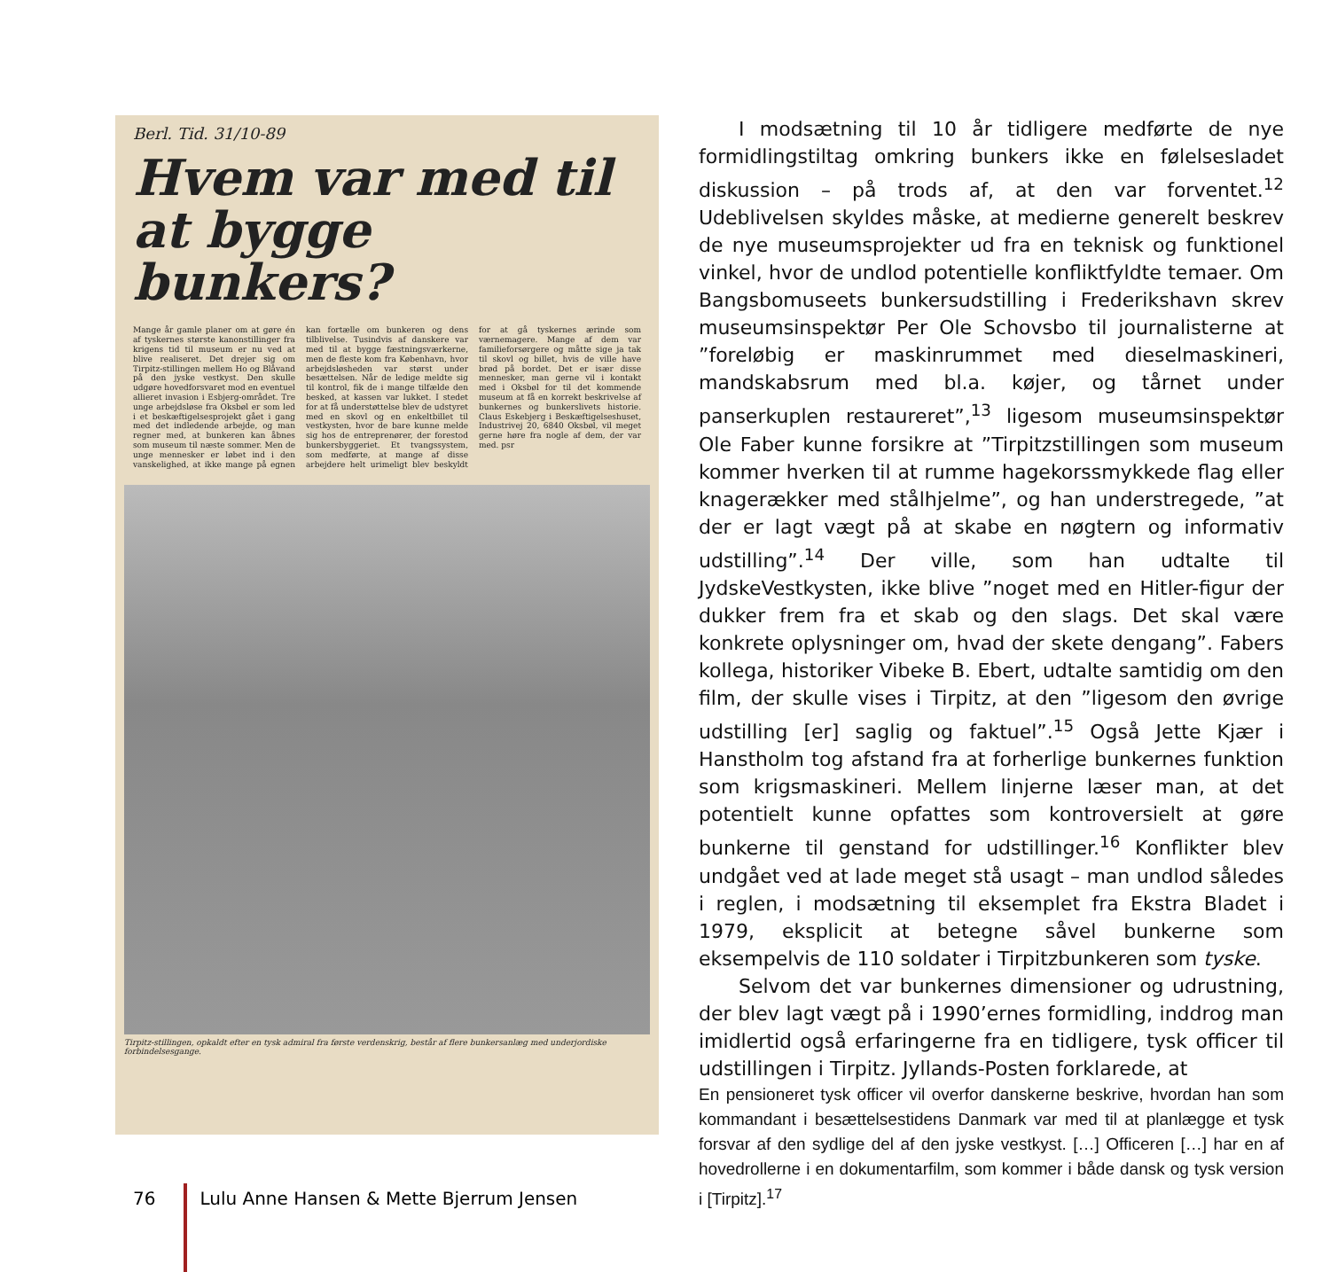Berl. Tid. 31/10-89
Hvem var med til at bygge bunkers?
Mange år gamle planer om at gøre én af tyskernes største kanonstillinger fra krigens tid til museum er nu ved at blive realiseret. Det drejer sig om Tirpitz-stillingen mellem Ho og Blåvand på den jyske vestkyst. Den skulle udgøre hovedforsvaret mod en eventuel allieret invasion i Esbjerg-området. Tre unge arbejdsløse fra Oksbøl er som led i et beskæftigelsesprojekt gået i gang med det indledende arbejde, og man regner med, at bunkeren kan åbnes som museum til næste sommer. Men de unge mennesker er løbet ind i den vanskelighed, at ikke mange på egnen kan fortælle om bunkeren og dens tilblivelse. Tusindvis af danskere var med til at bygge fæstningsværkerne, men de fleste kom fra København, hvor arbejdsløsheden var størst under besættelsen. Når de ledige meldte sig til kontrol, fik de i mange tilfælde den besked, at kassen var lukket. I stedet for at få understøttelse blev de udstyret med en skovl og en enkeltbillet til vestkysten, hvor de bare kunne melde sig hos de entreprenører, der forestod bunkersbyggeriet. Et tvangssystem, som medførte, at mange af disse arbejdere helt urimeligt blev beskyldt for at gå tyskernes ærinde som værnemagere. Mange af dem var familieforsørgere og måtte sige ja tak til skovl og billet, hvis de ville have brød på bordet. Det er især disse mennesker, man gerne vil i kontakt med i Oksbøl for til det kommende museum at få en korrekt beskrivelse af bunkernes og bunkerslivets historie. Claus Eskebjerg i Beskæftigelseshuset, Industrivej 20, 6840 Oksbøl, vil meget gerne høre fra nogle af dem, der var med. psr
Tirpitz-stillingen, opkaldt efter en tysk admiral fra første verdenskrig, består af flere bunkersanlæg med underjordiske forbindelsesgange.
I modsætning til 10 år tidligere medførte de nye formidlingstiltag omkring bunkers ikke en følelsesladet diskussion – på trods af, at den var forventet.<sup>12</sup> Udeblivelsen skyldes måske, at medierne generelt beskrev de nye museumsprojekter ud fra en teknisk og funktionel vinkel, hvor de undlod potentielle konfliktfyldte temaer. Om Bangsbomuseets bunkersudstilling i Frederikshavn skrev museumsinspektør Per Ole Schovsbo til journalisterne at ”foreløbig er maskinrummet med dieselmaskineri, mandskabsrum med bl.a. køjer, og tårnet under panserkuplen restaureret”,<sup>13</sup> ligesom museumsinspektør Ole Faber kunne forsikre at ”Tirpitzstillingen som museum kommer hverken til at rumme hagekorssmykkede flag eller knagerækker med stålhjelme”, og han understregede, ”at der er lagt vægt på at skabe en nøgtern og informativ udstilling”.<sup>14</sup> Der ville, som han udtalte til JydskeVestkysten, ikke blive ”noget med en Hitler-figur der dukker frem fra et skab og den slags. Det skal være konkrete oplysninger om, hvad der skete dengang”. Fabers kollega, historiker Vibeke B. Ebert, udtalte samtidig om den film, der skulle vises i Tirpitz, at den ”ligesom den øvrige udstilling [er] saglig og faktuel”.<sup>15</sup> Også Jette Kjær i Hanstholm tog afstand fra at forherlige bunkernes funktion som krigsmaskineri. Mellem linjerne læser man, at det potentielt kunne opfattes som kontroversielt at gøre bunkerne til genstand for udstillinger.<sup>16</sup> Konflikter blev undgået ved at lade meget stå usagt – man undlod således i reglen, i modsætning til eksemplet fra Ekstra Bladet i 1979, eksplicit at betegne såvel bunkerne som eksempelvis de 110 soldater i Tirpitzbunkeren som tyske.
Selvom det var bunkernes dimensioner og udrustning, der blev lagt vægt på i 1990’ernes formidling, inddrog man imidlertid også erfaringerne fra en tidligere, tysk officer til udstillingen i Tirpitz. Jyllands-Posten forklarede, at
En pensioneret tysk officer vil overfor danskerne beskrive, hvordan han som kommandant i besættelsestidens Danmark var med til at planlægge et tysk forsvar af den sydlige del af den jyske vestkyst. […] Officeren […] har en af hovedrollerne i en dokumentarfilm, som kommer i både dansk og tysk version i [Tirpitz].<sup>17</sup>
76 Lulu Anne Hansen & Mette Bjerrum Jensen